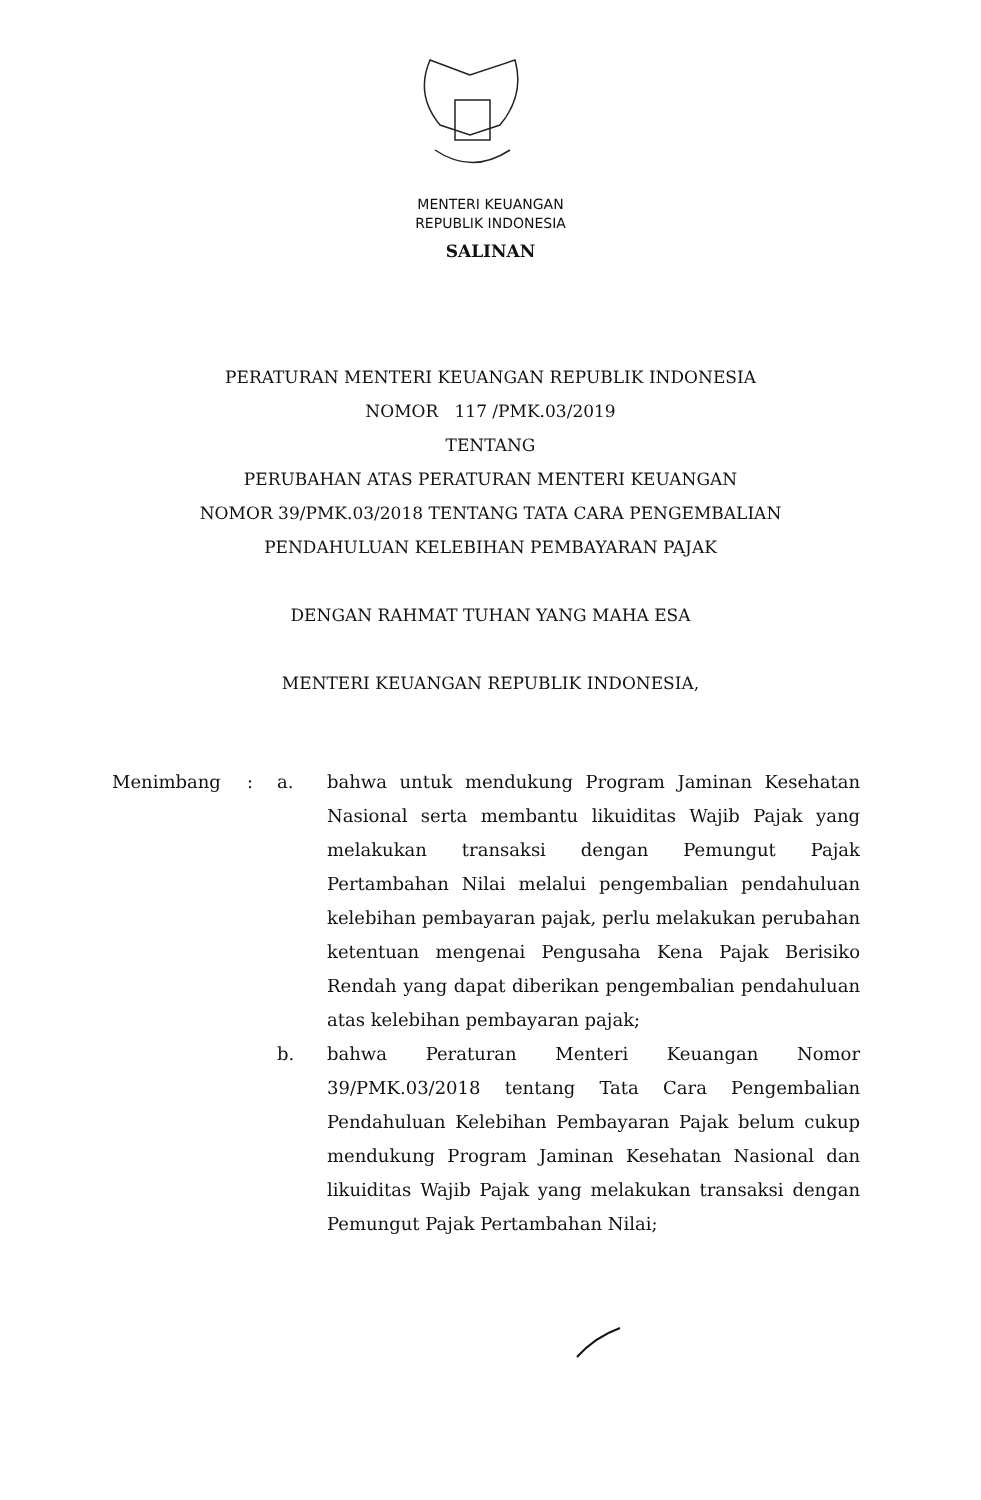MENTERI KEUANGAN
REPUBLIK INDONESIA
SALINAN
PERATURAN MENTERI KEUANGAN REPUBLIK INDONESIA
NOMOR 117 /PMK.03/2019
TENTANG
PERUBAHAN ATAS PERATURAN MENTERI KEUANGAN
NOMOR 39/PMK.03/2018 TENTANG TATA CARA PENGEMBALIAN
PENDAHULUAN KELEBIHAN PEMBAYARAN PAJAK
DENGAN RAHMAT TUHAN YANG MAHA ESA
MENTERI KEUANGAN REPUBLIK INDONESIA,
Menimbang : a. bahwa untuk mendukung Program Jaminan Kesehatan Nasional serta membantu likuiditas Wajib Pajak yang melakukan transaksi dengan Pemungut Pajak Pertambahan Nilai melalui pengembalian pendahuluan kelebihan pembayaran pajak, perlu melakukan perubahan ketentuan mengenai Pengusaha Kena Pajak Berisiko Rendah yang dapat diberikan pengembalian pendahuluan atas kelebihan pembayaran pajak;
b. bahwa Peraturan Menteri Keuangan Nomor 39/PMK.03/2018 tentang Tata Cara Pengembalian Pendahuluan Kelebihan Pembayaran Pajak belum cukup mendukung Program Jaminan Kesehatan Nasional dan likuiditas Wajib Pajak yang melakukan transaksi dengan Pemungut Pajak Pertambahan Nilai;